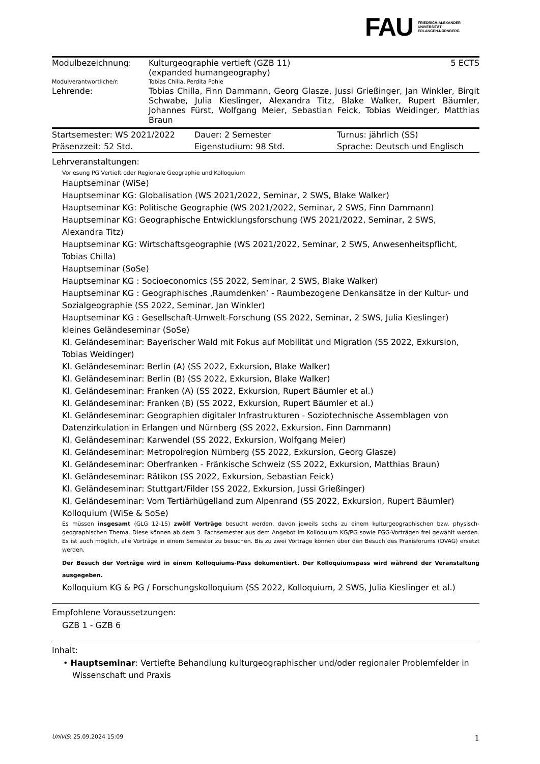FAU FRIEDRICH-ALEXANDER
UNIVERSITÄT
ERLANGEN-NÜRNBERG
| Modulbezeichnung: | Kulturgeographie vertieft (GZB 11) (expanded humangeography) | 5 ECTS |
| Modulverantwortliche/r: | Tobias Chilla, Perdita Pohle | |
| Lehrende: | Tobias Chilla, Finn Dammann, Georg Glasze, Jussi Grießinger, Jan Winkler, Birgit Schwabe, Julia Kieslinger, Alexandra Titz, Blake Walker, Rupert Bäumler, Johannes Fürst, Wolfgang Meier, Sebastian Feick, Tobias Weidinger, Matthias Braun | |
| Startsemester: WS 2021/2022 | Dauer: 2 Semester | Turnus: jährlich (SS) |
| Präsenzzeit: 52 Std. | Eigenstudium: 98 Std. | Sprache: Deutsch und Englisch |
Lehrveranstaltungen:
Vorlesung PG Vertieft oder Regionale Geographie und Kolloquium
Hauptseminar (WiSe)
Hauptseminar KG: Globalisation (WS 2021/2022, Seminar, 2 SWS, Blake Walker)
Hauptseminar KG: Politische Geographie (WS 2021/2022, Seminar, 2 SWS, Finn Dammann)
Hauptseminar KG: Geographische Entwicklungsforschung (WS 2021/2022, Seminar, 2 SWS, Alexandra Titz)
Hauptseminar KG: Wirtschaftsgeographie (WS 2021/2022, Seminar, 2 SWS, Anwesenheitspflicht, Tobias Chilla)
Hauptseminar (SoSe)
Hauptseminar KG : Socioeconomics (SS 2022, Seminar, 2 SWS, Blake Walker)
Hauptseminar KG : Geographisches ‚Raumdenken’ - Raumbezogene Denkansätze in der Kultur- und Sozialgeographie (SS 2022, Seminar, Jan Winkler)
Hauptseminar KG : Gesellschaft-Umwelt-Forschung (SS 2022, Seminar, 2 SWS, Julia Kieslinger)
kleines Geländeseminar (SoSe)
Kl. Geländeseminar: Bayerischer Wald mit Fokus auf Mobilität und Migration (SS 2022, Exkursion, Tobias Weidinger)
Kl. Geländeseminar: Berlin (A) (SS 2022, Exkursion, Blake Walker)
Kl. Geländeseminar: Berlin (B) (SS 2022, Exkursion, Blake Walker)
Kl. Geländeseminar: Franken (A) (SS 2022, Exkursion, Rupert Bäumler et al.)
Kl. Geländeseminar: Franken (B) (SS 2022, Exkursion, Rupert Bäumler et al.)
Kl. Geländeseminar: Geographien digitaler Infrastrukturen - Soziotechnische Assemblagen von Datenzirkulation in Erlangen und Nürnberg (SS 2022, Exkursion, Finn Dammann)
Kl. Geländeseminar: Karwendel (SS 2022, Exkursion, Wolfgang Meier)
Kl. Geländeseminar: Metropolregion Nürnberg (SS 2022, Exkursion, Georg Glasze)
Kl. Geländeseminar: Oberfranken - Fränkische Schweiz (SS 2022, Exkursion, Matthias Braun)
Kl. Geländeseminar: Rätikon (SS 2022, Exkursion, Sebastian Feick)
Kl. Geländeseminar: Stuttgart/Filder (SS 2022, Exkursion, Jussi Grießinger)
Kl. Geländeseminar: Vom Tertiärhügelland zum Alpenrand (SS 2022, Exkursion, Rupert Bäumler)
Kolloquium (WiSe & SoSe)
Es müssen insgesamt (GLG 12-15) zwölf Vorträge besucht werden, davon jeweils sechs zu einem kulturgeographischen bzw. physisch-geographischen Thema. Diese können ab dem 3. Fachsemester aus dem Angebot im Kolloquium KG/PG sowie FGG-Vorträgen frei gewählt werden. Es ist auch möglich, alle Vorträge in einem Semester zu besuchen. Bis zu zwei Vorträge können über den Besuch des Praxisforums (DVAG) ersetzt werden.
Der Besuch der Vorträge wird in einem Kolloquiums-Pass dokumentiert. Der Kolloquiumspass wird während der Veranstaltung ausgegeben.
Kolloquium KG & PG / Forschungskolloquium (SS 2022, Kolloquium, 2 SWS, Julia Kieslinger et al.)
Empfohlene Voraussetzungen:
GZB 1 - GZB 6
Inhalt:
• Hauptseminar: Vertiefte Behandlung kulturgeographischer und/oder regionaler Problemfelder in Wissenschaft und Praxis
UnivIS: 25.09.2024 15:09 1